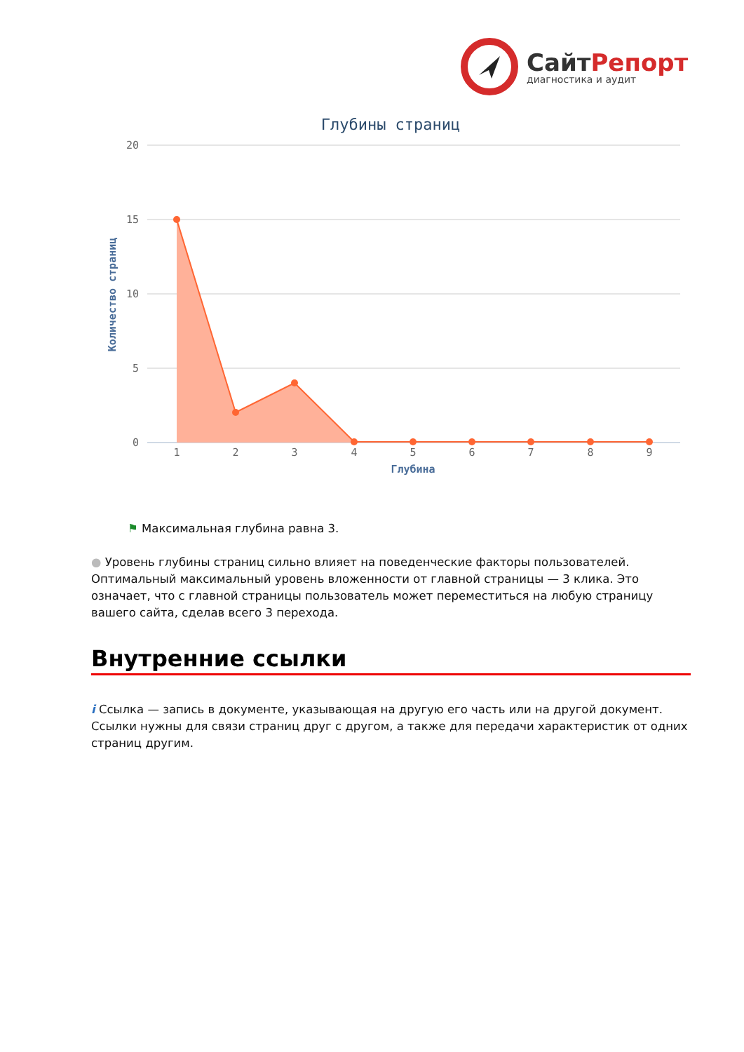СайтРепорт
диагностика и аудит
Глубины страниц
20
15
10
5
0
Количество страниц
1
2
3
4
5
6
7
8
9
Глубина
⚑ Максимальная глубина равна 3.
● Уровень глубины страниц сильно влияет на поведенческие факторы пользователей. Оптимальный максимальный уровень вложенности от главной страницы — 3 клика. Это означает, что с главной страницы пользователь может переместиться на любую страницу вашего сайта, сделав всего 3 перехода.
Внутренние ссылки
i Ссылка — запись в документе, указывающая на другую его часть или на другой документ. Ссылки нужны для связи страниц друг с другом, а также для передачи характеристик от одних страниц другим.